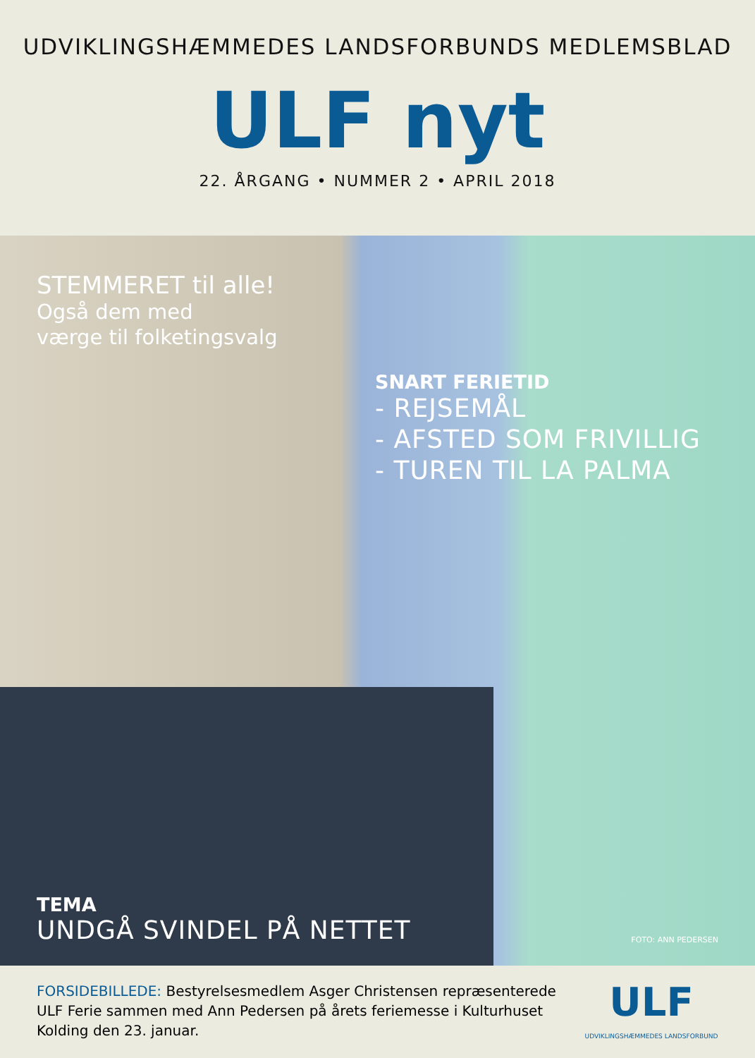UDVIKLINGSHÆMMEDES LANDSFORBUNDS MEDLEMSBLAD
ULF nyt
22. ÅRGANG • NUMMER 2 • APRIL 2018
STEMMERET til alle!
Også dem med
værge til folketingsvalg
SNART FERIETID
- REJSEMÅL
- AFSTED SOM FRIVILLIG
- TUREN TIL LA PALMA
TEMA
UNDGÅ SVINDEL PÅ NETTET
FOTO: ANN PEDERSEN
FORSIDEBILLEDE: Bestyrelsesmedlem Asger Christensen repræsenterede ULF Ferie sammen med Ann Pedersen på årets feriemesse i Kulturhuset Kolding den 23. januar.
ULF
UDVIKLINGSHÆMMEDES LANDSFORBUND